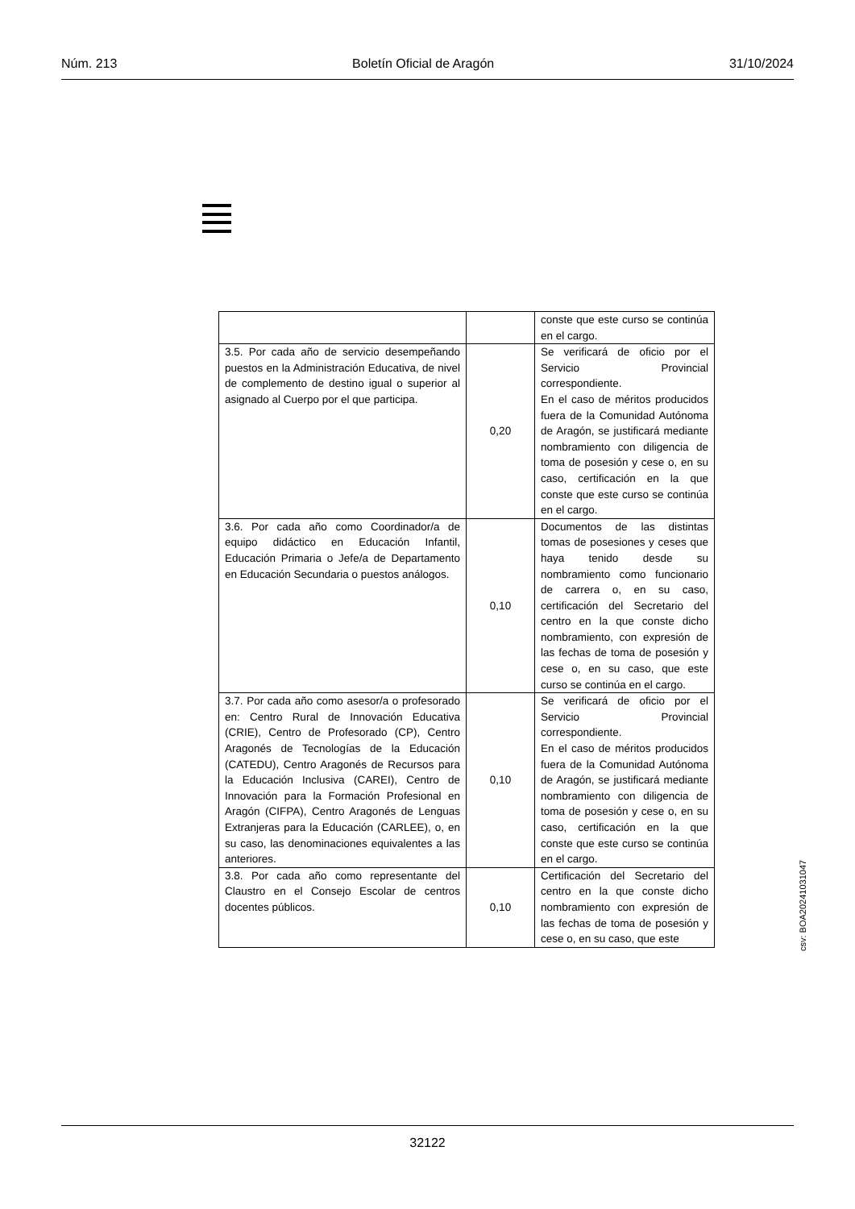Núm. 213 Boletín Oficial de Aragón 31/10/2024
| | | conste que este curso se continúa en el cargo. |
| 3.5. Por cada año de servicio desempeñando puestos en la Administración Educativa, de nivel de complemento de destino igual o superior al asignado al Cuerpo por el que participa. | 0,20 | Se verificará de oficio por el Servicio Provincial correspondiente. En el caso de méritos producidos fuera de la Comunidad Autónoma de Aragón, se justificará mediante nombramiento con diligencia de toma de posesión y cese o, en su caso, certificación en la que conste que este curso se continúa en el cargo. |
| 3.6. Por cada año como Coordinador/a de equipo didáctico en Educación Infantil, Educación Primaria o Jefe/a de Departamento en Educación Secundaria o puestos análogos. | 0,10 | Documentos de las distintas tomas de posesiones y ceses que haya tenido desde su nombramiento como funcionario de carrera o, en su caso, certificación del Secretario del centro en la que conste dicho nombramiento, con expresión de las fechas de toma de posesión y cese o, en su caso, que este curso se continúa en el cargo. |
| 3.7. Por cada año como asesor/a o profesorado en: Centro Rural de Innovación Educativa (CRIE), Centro de Profesorado (CP), Centro Aragonés de Tecnologías de la Educación (CATEDU), Centro Aragonés de Recursos para la Educación Inclusiva (CAREI), Centro de Innovación para la Formación Profesional en Aragón (CIFPA), Centro Aragonés de Lenguas Extranjeras para la Educación (CARLEE), o, en su caso, las denominaciones equivalentes a las anteriores. | 0,10 | Se verificará de oficio por el Servicio Provincial correspondiente. En el caso de méritos producidos fuera de la Comunidad Autónoma de Aragón, se justificará mediante nombramiento con diligencia de toma de posesión y cese o, en su caso, certificación en la que conste que este curso se continúa en el cargo. |
| 3.8. Por cada año como representante del Claustro en el Consejo Escolar de centros docentes públicos. | 0,10 | Certificación del Secretario del centro en la que conste dicho nombramiento con expresión de las fechas de toma de posesión y cese o, en su caso, que este |
csv: BOA20241031047
32122